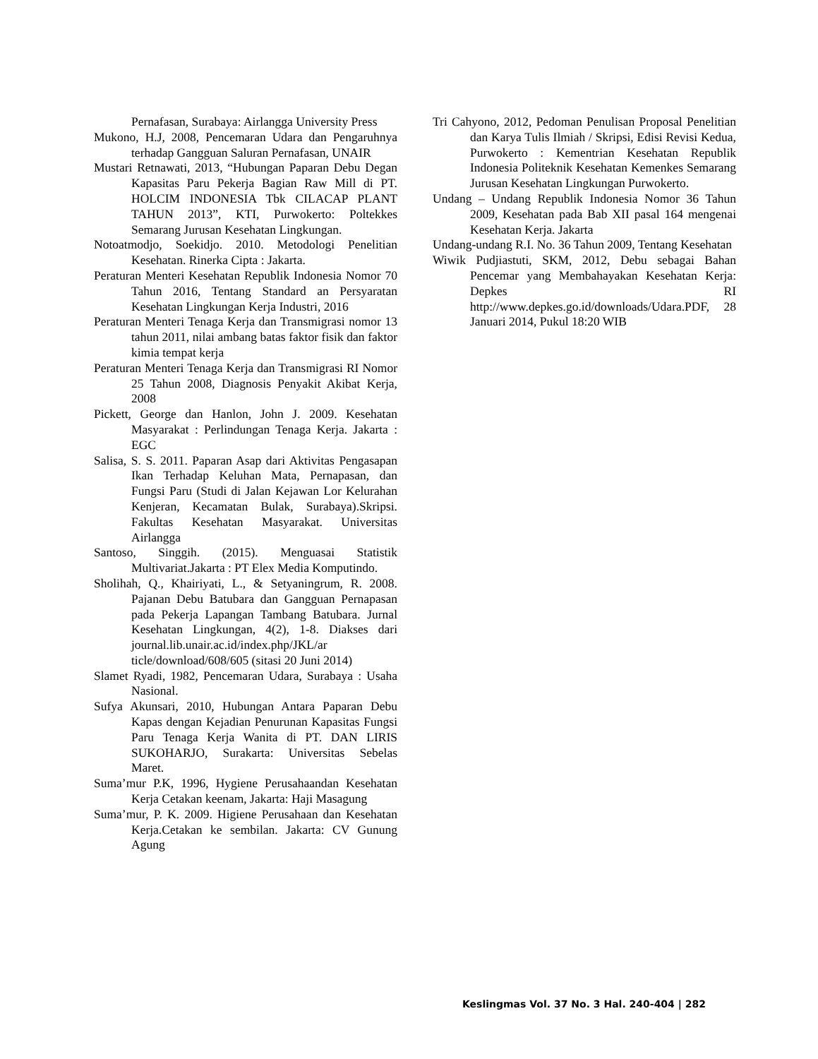Pernafasan, Surabaya: Airlangga University Press
Mukono, H.J, 2008, Pencemaran Udara dan Pengaruhnya terhadap Gangguan Saluran Pernafasan, UNAIR
Mustari Retnawati, 2013, “Hubungan Paparan Debu Degan Kapasitas Paru Pekerja Bagian Raw Mill di PT. HOLCIM INDONESIA Tbk CILACAP PLANT TAHUN 2013”, KTI, Purwokerto: Poltekkes Semarang Jurusan Kesehatan Lingkungan.
Notoatmodjo, Soekidjo. 2010. Metodologi Penelitian Kesehatan. Rinerka Cipta : Jakarta.
Peraturan Menteri Kesehatan Republik Indonesia Nomor 70 Tahun 2016, Tentang Standard an Persyaratan Kesehatan Lingkungan Kerja Industri, 2016
Peraturan Menteri Tenaga Kerja dan Transmigrasi nomor 13 tahun 2011, nilai ambang batas faktor fisik dan faktor kimia tempat kerja
Peraturan Menteri Tenaga Kerja dan Transmigrasi RI Nomor 25 Tahun 2008, Diagnosis Penyakit Akibat Kerja, 2008
Pickett, George dan Hanlon, John J. 2009. Kesehatan Masyarakat : Perlindungan Tenaga Kerja. Jakarta : EGC
Salisa, S. S. 2011. Paparan Asap dari Aktivitas Pengasapan Ikan Terhadap Keluhan Mata, Pernapasan, dan Fungsi Paru (Studi di Jalan Kejawan Lor Kelurahan Kenjeran, Kecamatan Bulak, Surabaya).Skripsi. Fakultas Kesehatan Masyarakat. Universitas Airlangga
Santoso, Singgih. (2015). Menguasai Statistik Multivariat.Jakarta : PT Elex Media Komputindo.
Sholihah, Q., Khairiyati, L., & Setyaningrum, R. 2008. Pajanan Debu Batubara dan Gangguan Pernapasan pada Pekerja Lapangan Tambang Batubara. Jurnal Kesehatan Lingkungan, 4(2), 1-8. Diakses dari journal.lib.unair.ac.id/index.php/JKL/ar ticle/download/608/605 (sitasi 20 Juni 2014)
Slamet Ryadi, 1982, Pencemaran Udara, Surabaya : Usaha Nasional.
Sufya Akunsari, 2010, Hubungan Antara Paparan Debu Kapas dengan Kejadian Penurunan Kapasitas Fungsi Paru Tenaga Kerja Wanita di PT. DAN LIRIS SUKOHARJO, Surakarta: Universitas Sebelas Maret.
Suma’mur P.K, 1996, Hygiene Perusahaandan Kesehatan Kerja Cetakan keenam, Jakarta: Haji Masagung
Suma’mur, P. K. 2009. Higiene Perusahaan dan Kesehatan Kerja.Cetakan ke sembilan. Jakarta: CV Gunung Agung
Tri Cahyono, 2012, Pedoman Penulisan Proposal Penelitian dan Karya Tulis Ilmiah / Skripsi, Edisi Revisi Kedua, Purwokerto : Kementrian Kesehatan Republik Indonesia Politeknik Kesehatan Kemenkes Semarang Jurusan Kesehatan Lingkungan Purwokerto.
Undang – Undang Republik Indonesia Nomor 36 Tahun 2009, Kesehatan pada Bab XII pasal 164 mengenai Kesehatan Kerja. Jakarta
Undang-undang R.I. No. 36 Tahun 2009, Tentang Kesehatan
Wiwik Pudjiastuti, SKM, 2012, Debu sebagai Bahan Pencemar yang Membahayakan Kesehatan Kerja: Depkes RI http://www.depkes.go.id/downloads/Udara.PDF, 28 Januari 2014, Pukul 18:20 WIB
Keslingmas Vol. 37 No. 3 Hal. 240-404 | 282